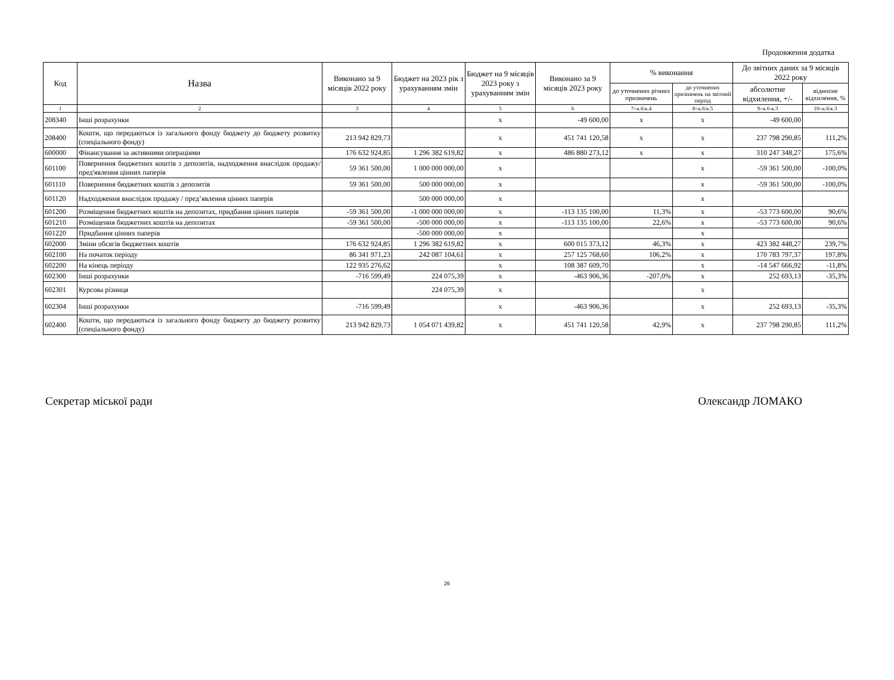Продовження додатка
| Код | Назва | Виконано за 9 місяців 2022 року | Бюджет на 2023 рік з урахуванням змін | Бюджет на 9 місяців 2023 року з урахуванням змін | Виконано за 9 місяців 2023 року | % виконання | | До звітних даних за 9 місяців 2022 року | |
| --- | --- | --- | --- | --- | --- | --- | --- | --- | --- |
| | | | | | | до уточнених річних призначень | до уточнених призначень на звітний період | абсолютне відхилення, +/- | відносне відхилення, % |
| 1 | 2 | 3 | 4 | 5 | 6 | 7=к.6/к.4 | 8=к.6/к.5 | 9=к.6-к.3 | 10=к.6/к.3 |
| 208340 | Інші розрахунки | | | х | -49 600,00 | х | х | -49 600,00 | |
| 208400 | Кошти, що передаються із загального фонду бюджету до бюджету розвитку (спеціального фонду) | 213 942 829,73 | | х | 451 741 120,58 | х | х | 237 798 290,85 | 111,2% |
| 600000 | Фінансування за активними операціями | 176 632 924,85 | 1 296 382 619,82 | х | 486 880 273,12 | х | х | 310 247 348,27 | 175,6% |
| 601100 | Повернення бюджетних коштів з депозитів, надходження внаслідок продажу/пред'явлення цінних паперів | 59 361 500,00 | 1 000 000 000,00 | х | | | х | -59 361 500,00 | -100,0% |
| 601110 | Повернення бюджетних коштів з депозитів | 59 361 500,00 | 500 000 000,00 | х | | | х | -59 361 500,00 | -100,0% |
| 601120 | Надходження внаслідок продажу / пред’явлення цінних паперів | | 500 000 000,00 | х | | | х | | |
| 601200 | Розміщення бюджетних коштів на депозитах, придбання цінних паперів | -59 361 500,00 | -1 000 000 000,00 | х | -113 135 100,00 | 11,3% | х | -53 773 600,00 | 90,6% |
| 601210 | Розміщення бюджетних коштів на депозитах | -59 361 500,00 | -500 000 000,00 | х | -113 135 100,00 | 22,6% | х | -53 773 600,00 | 90,6% |
| 601220 | Придбання цінних паперів | | -500 000 000,00 | х | | | х | | |
| 602000 | Зміни обсягів бюджетних коштів | 176 632 924,85 | 1 296 382 619,82 | х | 600 015 373,12 | 46,3% | х | 423 382 448,27 | 239,7% |
| 602100 | На початок періоду | 86 341 971,23 | 242 087 104,61 | х | 257 125 768,60 | 106,2% | х | 170 783 797,37 | 197,8% |
| 602200 | На кінець періоду | 122 935 276,62 | | х | 108 387 609,70 | | х | -14 547 666,92 | -11,8% |
| 602300 | Інші розрахунки | -716 599,49 | 224 075,39 | х | -463 906,36 | -207,0% | х | 252 693,13 | -35,3% |
| 602301 | Курсова різниця | | 224 075,39 | х | | | х | | |
| 602304 | Інші розрахунки | -716 599,49 | | х | -463 906,36 | | х | 252 693,13 | -35,3% |
| 602400 | Кошти, що передаються із загального фонду бюджету до бюджету розвитку (спеціального фонду) | 213 942 829,73 | 1 054 071 439,82 | х | 451 741 120,58 | 42,9% | х | 237 798 290,85 | 111,2% |
Секретар міської ради Олександр ЛОМАКО
26